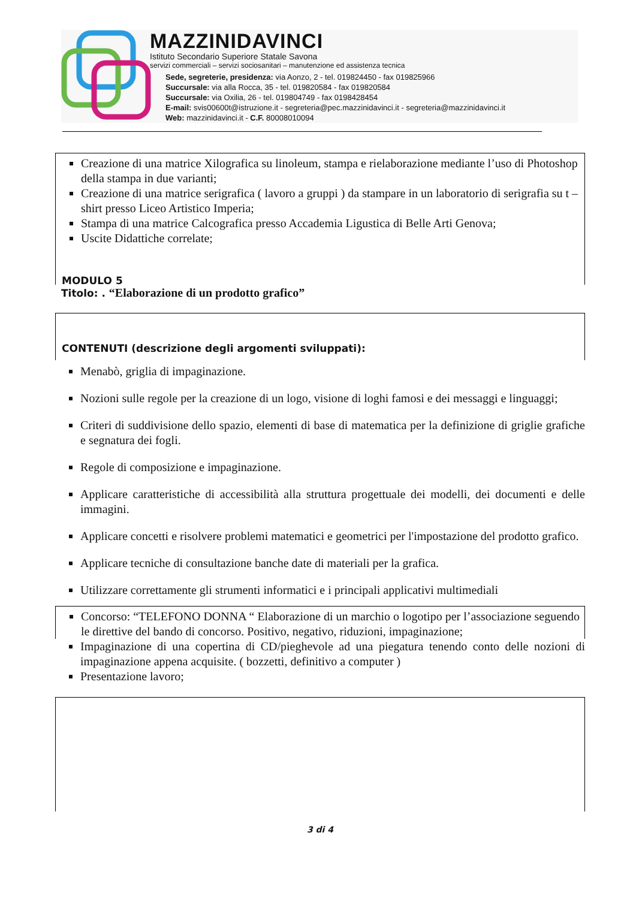MAZZINIDAVINCI
Istituto Secondario Superiore Statale Savona
servizi commerciali – servizi sociosanitari – manutenzione ed assistenza tecnica
Sede, segreterie, presidenza: via Aonzo, 2 - tel. 019824450 - fax 019825966
Succursale: via alla Rocca, 35 - tel. 019820584 - fax 019820584
Succursale: via Oxilia, 26 - tel. 019804749 - fax 0198428454
E-mail: svis00600t@istruzione.it - segreteria@pec.mazzinidavinci.it - segreteria@mazzinidavinci.it
Web: mazzinidavinci.it - C.F. 80008010094
Creazione di una matrice Xilografica su linoleum, stampa e rielaborazione mediante l’uso di Photoshop della stampa in due varianti;
Creazione di una matrice serigrafica ( lavoro a gruppi ) da stampare in un laboratorio di serigrafia su t – shirt presso Liceo Artistico Imperia;
Stampa di una matrice Calcografica presso Accademia Ligustica di Belle Arti Genova;
Uscite Didattiche correlate;
MODULO 5
Titolo: . “Elaborazione di un prodotto grafico”
CONTENUTI (descrizione degli argomenti sviluppati):
Menabò, griglia di impaginazione.
Nozioni sulle regole per la creazione di un logo, visione di loghi famosi e dei messaggi e linguaggi;
Criteri di suddivisione dello spazio, elementi di base di matematica per la definizione di griglie grafiche e segnatura dei fogli.
Regole di composizione e impaginazione.
Applicare caratteristiche di accessibilità alla struttura progettuale dei modelli, dei documenti e delle immagini.
Applicare concetti e risolvere problemi matematici e geometrici per l'impostazione del prodotto grafico.
Applicare tecniche di consultazione banche date di materiali per la grafica.
Utilizzare correttamente gli strumenti informatici e i principali applicativi multimediali
Concorso: “TELEFONO DONNA “ Elaborazione di un marchio o logotipo per l’associazione seguendo le direttive del bando di concorso. Positivo, negativo, riduzioni, impaginazione;
Impaginazione di una copertina di CD/pieghevole ad una piegatura tenendo conto delle nozioni di impaginazione appena acquisite. ( bozzetti, definitivo a computer )
Presentazione lavoro;
3 di 4